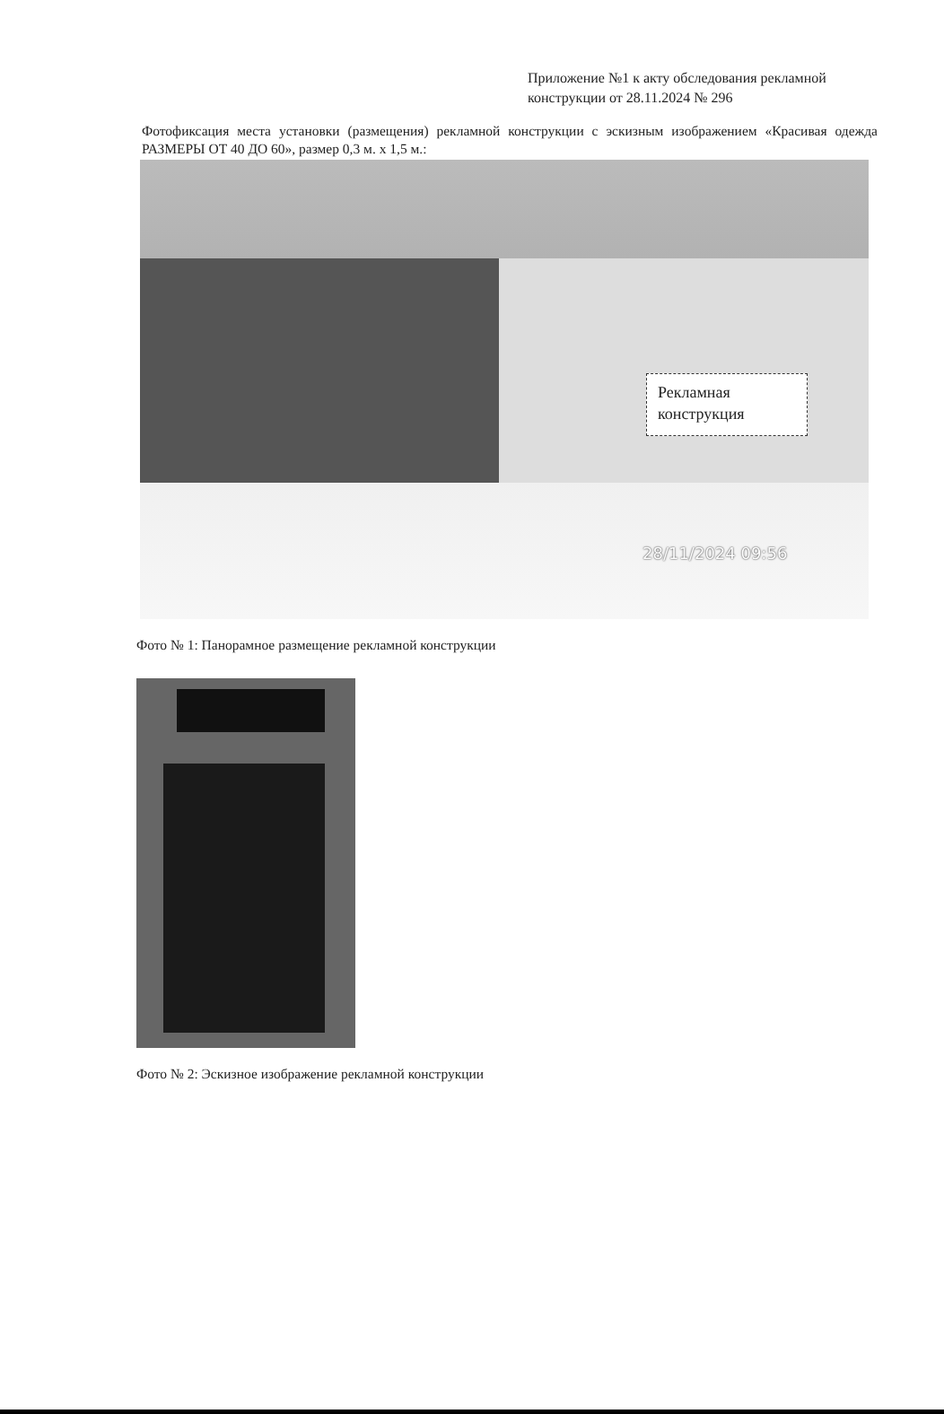Приложение №1 к акту обследования рекламной конструкции от 28.11.2024 № 296
Фотофиксация места установки (размещения) рекламной конструкции с эскизным изображением «Красивая одежда РАЗМЕРЫ ОТ 40 ДО 60», размер 0,3 м. х 1,5 м.:
Рекламная конструкция
28/11/2024 09:56
Фото № 1: Панорамное размещение рекламной конструкции
Фото № 2: Эскизное изображение рекламной конструкции